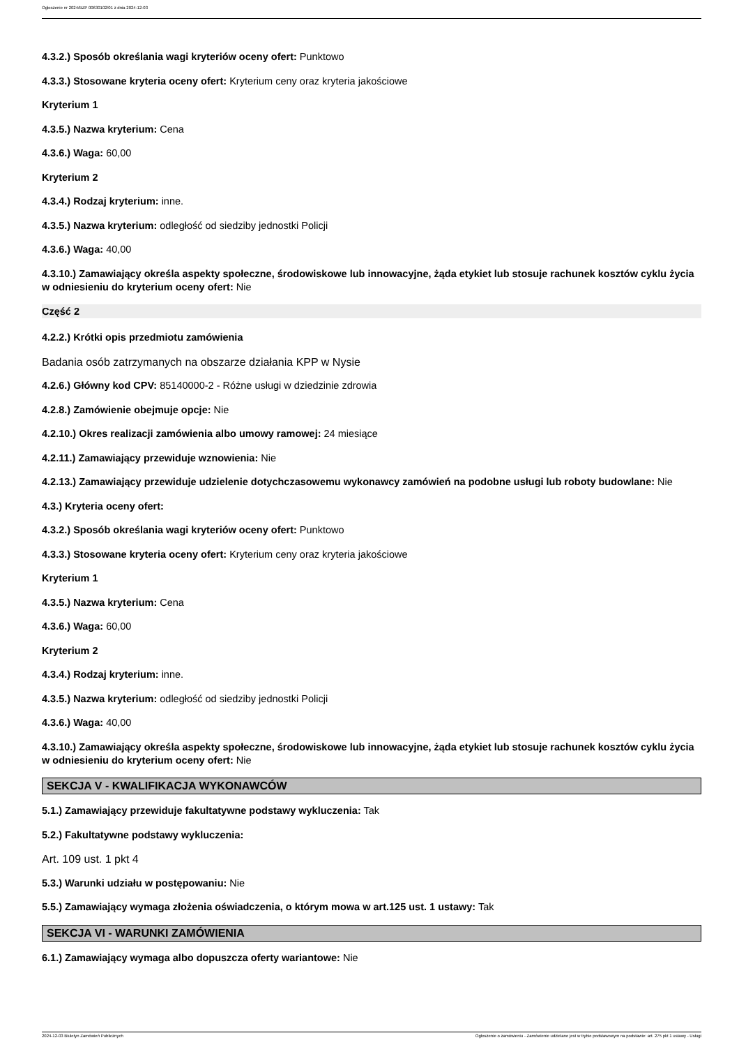Ogłoszenie nr 2024/BZP 00630102/01 z dnia 2024-12-03
4.3.2.) Sposób określania wagi kryteriów oceny ofert: Punktowo
4.3.3.) Stosowane kryteria oceny ofert: Kryterium ceny oraz kryteria jakościowe
Kryterium 1
4.3.5.) Nazwa kryterium: Cena
4.3.6.) Waga: 60,00
Kryterium 2
4.3.4.) Rodzaj kryterium: inne.
4.3.5.) Nazwa kryterium: odległość od siedziby jednostki Policji
4.3.6.) Waga: 40,00
4.3.10.) Zamawiający określa aspekty społeczne, środowiskowe lub innowacyjne, żąda etykiet lub stosuje rachunek kosztów cyklu życia w odniesieniu do kryterium oceny ofert: Nie
Część 2
4.2.2.) Krótki opis przedmiotu zamówienia
Badania osób zatrzymanych na obszarze działania KPP w Nysie
4.2.6.) Główny kod CPV: 85140000-2 - Różne usługi w dziedzinie zdrowia
4.2.8.) Zamówienie obejmuje opcje: Nie
4.2.10.) Okres realizacji zamówienia albo umowy ramowej: 24 miesiące
4.2.11.) Zamawiający przewiduje wznowienia: Nie
4.2.13.) Zamawiający przewiduje udzielenie dotychczasowemu wykonawcy zamówień na podobne usługi lub roboty budowlane: Nie
4.3.) Kryteria oceny ofert:
4.3.2.) Sposób określania wagi kryteriów oceny ofert: Punktowo
4.3.3.) Stosowane kryteria oceny ofert: Kryterium ceny oraz kryteria jakościowe
Kryterium 1
4.3.5.) Nazwa kryterium: Cena
4.3.6.) Waga: 60,00
Kryterium 2
4.3.4.) Rodzaj kryterium: inne.
4.3.5.) Nazwa kryterium: odległość od siedziby jednostki Policji
4.3.6.) Waga: 40,00
4.3.10.) Zamawiający określa aspekty społeczne, środowiskowe lub innowacyjne, żąda etykiet lub stosuje rachunek kosztów cyklu życia w odniesieniu do kryterium oceny ofert: Nie
SEKCJA V - KWALIFIKACJA WYKONAWCÓW
5.1.) Zamawiający przewiduje fakultatywne podstawy wykluczenia: Tak
5.2.) Fakultatywne podstawy wykluczenia:
Art. 109 ust. 1 pkt 4
5.3.) Warunki udziału w postępowaniu: Nie
5.5.) Zamawiający wymaga złożenia oświadczenia, o którym mowa w art.125 ust. 1 ustawy: Tak
SEKCJA VI - WARUNKI ZAMÓWIENIA
6.1.) Zamawiający wymaga albo dopuszcza oferty wariantowe: Nie
2024-12-03 Biuletyn Zamówień Publicznych Ogłoszenie o zamówieniu - Zamówienie udzielane jest w trybie podstawowym na podstawie: art. 275 pkt 1 ustawy - Usługi